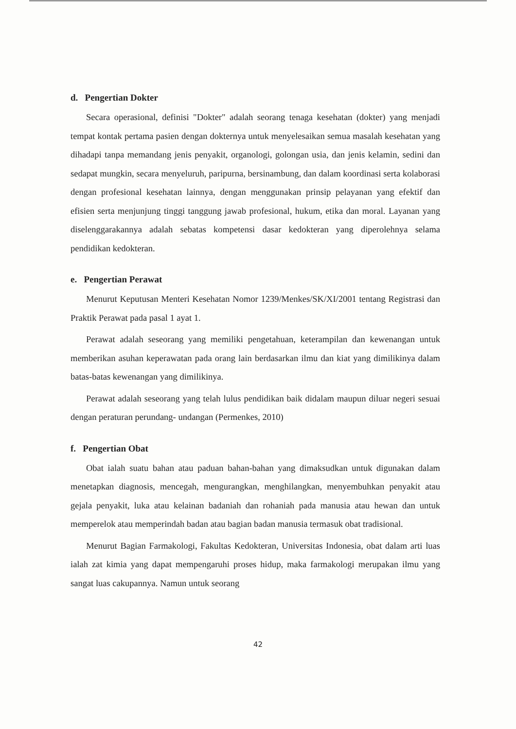d. Pengertian Dokter
Secara operasional, definisi "Dokter" adalah seorang tenaga kesehatan (dokter) yang menjadi tempat kontak pertama pasien dengan dokternya untuk menyelesaikan semua masalah kesehatan yang dihadapi tanpa memandang jenis penyakit, organologi, golongan usia, dan jenis kelamin, sedini dan sedapat mungkin, secara menyeluruh, paripurna, bersinambung, dan dalam koordinasi serta kolaborasi dengan profesional kesehatan lainnya, dengan menggunakan prinsip pelayanan yang efektif dan efisien serta menjunjung tinggi tanggung jawab profesional, hukum, etika dan moral. Layanan yang diselenggarakannya adalah sebatas kompetensi dasar kedokteran yang diperolehnya selama pendidikan kedokteran.
e. Pengertian Perawat
Menurut Keputusan Menteri Kesehatan Nomor 1239/Menkes/SK/XI/2001 tentang Registrasi dan Praktik Perawat pada pasal 1 ayat 1.
Perawat adalah seseorang yang memiliki pengetahuan, keterampilan dan kewenangan untuk memberikan asuhan keperawatan pada orang lain berdasarkan ilmu dan kiat yang dimilikinya dalam batas-batas kewenangan yang dimilikinya.
Perawat adalah seseorang yang telah lulus pendidikan baik didalam maupun diluar negeri sesuai dengan peraturan perundang- undangan (Permenkes, 2010)
f. Pengertian Obat
Obat ialah suatu bahan atau paduan bahan-bahan yang dimaksudkan untuk digunakan dalam menetapkan diagnosis, mencegah, mengurangkan, menghilangkan, menyembuhkan penyakit atau gejala penyakit, luka atau kelainan badaniah dan rohaniah pada manusia atau hewan dan untuk memperelok atau memperindah badan atau bagian badan manusia termasuk obat tradisional.
Menurut Bagian Farmakologi, Fakultas Kedokteran, Universitas Indonesia, obat dalam arti luas ialah zat kimia yang dapat mempengaruhi proses hidup, maka farmakologi merupakan ilmu yang sangat luas cakupannya. Namun untuk seorang
42